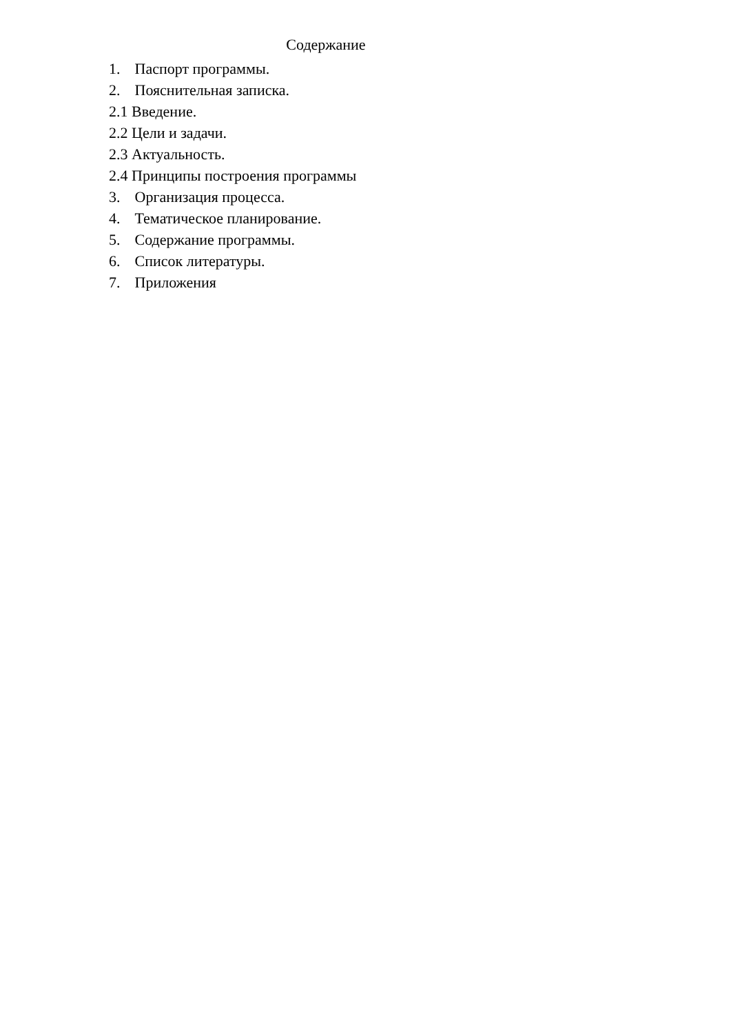Содержание
1. Паспорт программы.
2. Пояснительная записка.
2.1 Введение.
2.2 Цели и задачи.
2.3 Актуальность.
2.4 Принципы построения программы
3. Организация процесса.
4. Тематическое планирование.
5. Содержание программы.
6. Список литературы.
7. Приложения